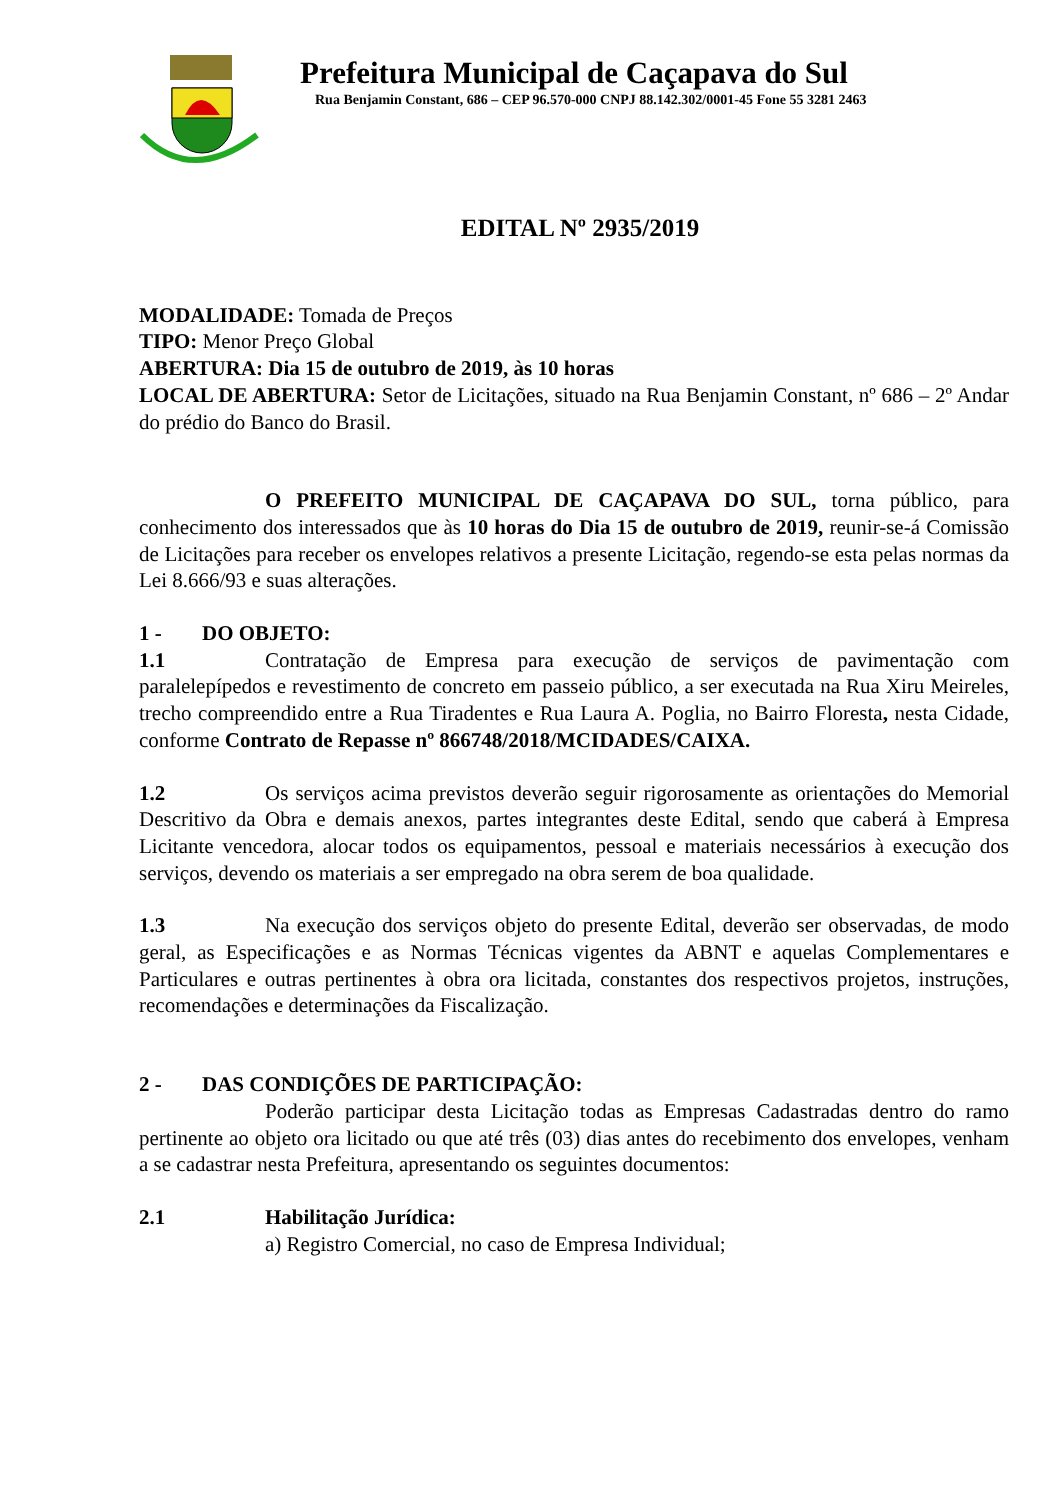Prefeitura Municipal de Caçapava do Sul
Rua Benjamin Constant, 686 – CEP 96.570-000 CNPJ 88.142.302/0001-45 Fone 55 3281 2463
EDITAL Nº 2935/2019
MODALIDADE: Tomada de Preços
TIPO: Menor Preço Global
ABERTURA: Dia 15 de outubro de 2019, às 10 horas
LOCAL DE ABERTURA: Setor de Licitações, situado na Rua Benjamin Constant, nº 686 – 2º Andar do prédio do Banco do Brasil.
O PREFEITO MUNICIPAL DE CAÇAPAVA DO SUL, torna público, para conhecimento dos interessados que às 10 horas do Dia 15 de outubro de 2019, reunir-se-á Comissão de Licitações para receber os envelopes relativos a presente Licitação, regendo-se esta pelas normas da Lei 8.666/93 e suas alterações.
1 - DO OBJETO:
1.1 Contratação de Empresa para execução de serviços de pavimentação com paralelepípedos e revestimento de concreto em passeio público, a ser executada na Rua Xiru Meireles, trecho compreendido entre a Rua Tiradentes e Rua Laura A. Poglia, no Bairro Floresta, nesta Cidade, conforme Contrato de Repasse nº 866748/2018/MCIDADES/CAIXA.
1.2 Os serviços acima previstos deverão seguir rigorosamente as orientações do Memorial Descritivo da Obra e demais anexos, partes integrantes deste Edital, sendo que caberá à Empresa Licitante vencedora, alocar todos os equipamentos, pessoal e materiais necessários à execução dos serviços, devendo os materiais a ser empregado na obra serem de boa qualidade.
1.3 Na execução dos serviços objeto do presente Edital, deverão ser observadas, de modo geral, as Especificações e as Normas Técnicas vigentes da ABNT e aquelas Complementares e Particulares e outras pertinentes à obra ora licitada, constantes dos respectivos projetos, instruções, recomendações e determinações da Fiscalização.
2 - DAS CONDIÇÕES DE PARTICIPAÇÃO:
Poderão participar desta Licitação todas as Empresas Cadastradas dentro do ramo pertinente ao objeto ora licitado ou que até três (03) dias antes do recebimento dos envelopes, venham a se cadastrar nesta Prefeitura, apresentando os seguintes documentos:
2.1 Habilitação Jurídica:
a) Registro Comercial, no caso de Empresa Individual;